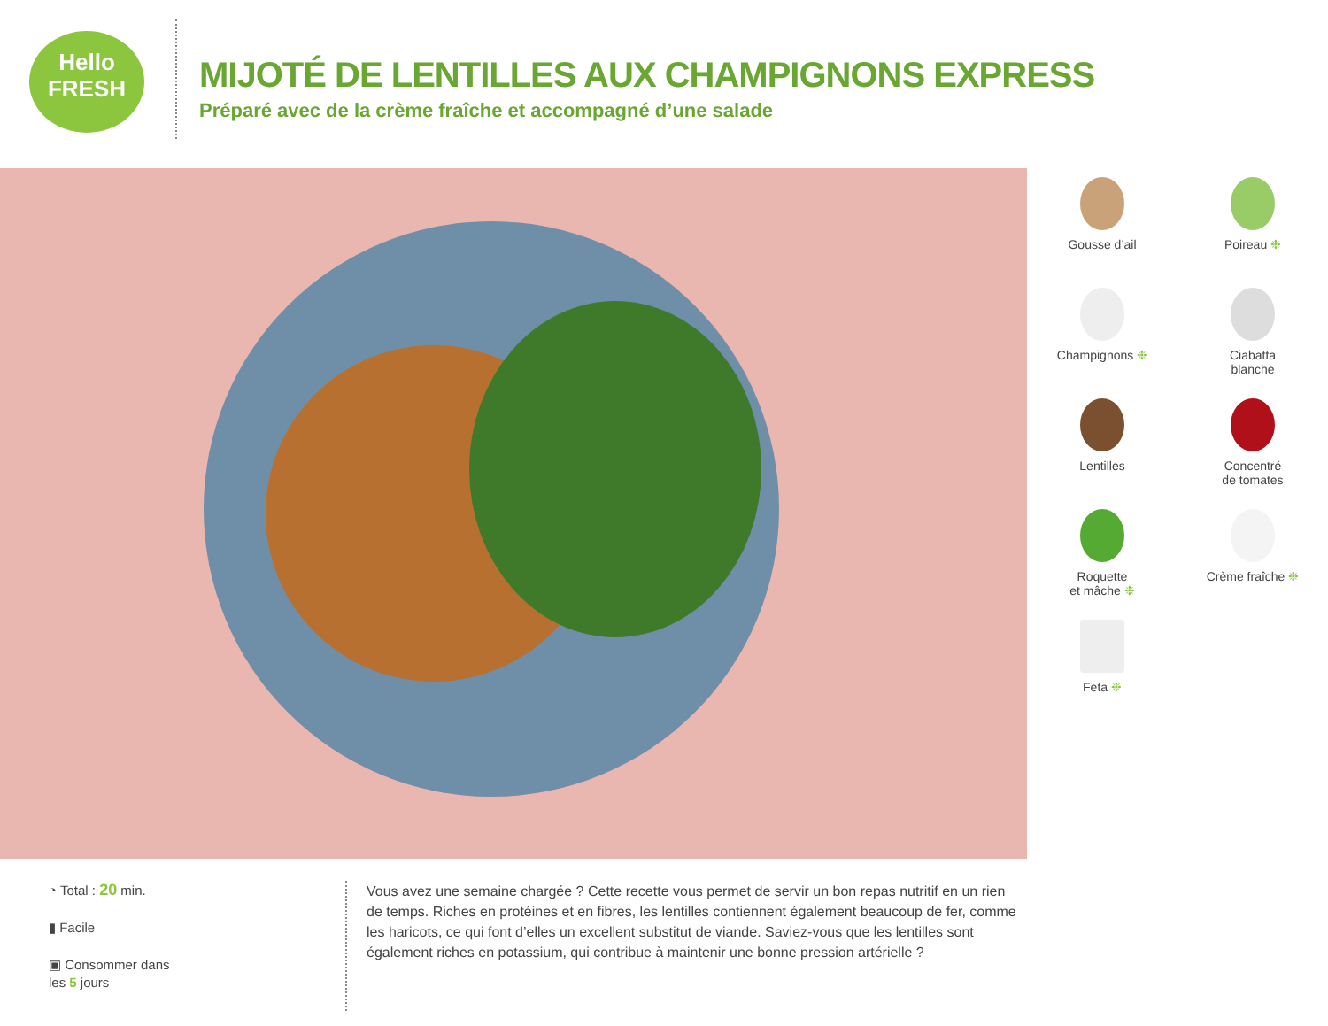Hello
FRESH
MIJOTÉ DE LENTILLES AUX CHAMPIGNONS EXPRESS
Préparé avec de la crème fraîche et accompagné d’une salade
Gousse d’ail
Poireau ❉
Champignons ❉
Ciabatta
blanche
Lentilles
Concentré
de tomates
Roquette
et mâche ❉
Crème fraîche ❉
Feta ❉
◔ Total : 20 min.
▮ Facile
▣ Consommer dans
les 5 jours
Vous avez une semaine chargée ? Cette recette vous permet de servir un bon repas nutritif en un rien de temps. Riches en protéines et en fibres, les lentilles contiennent également beaucoup de fer, comme les haricots, ce qui font d’elles un excellent substitut de viande. Saviez-vous que les lentilles sont également riches en potassium, qui contribue à maintenir une bonne pression artérielle ?